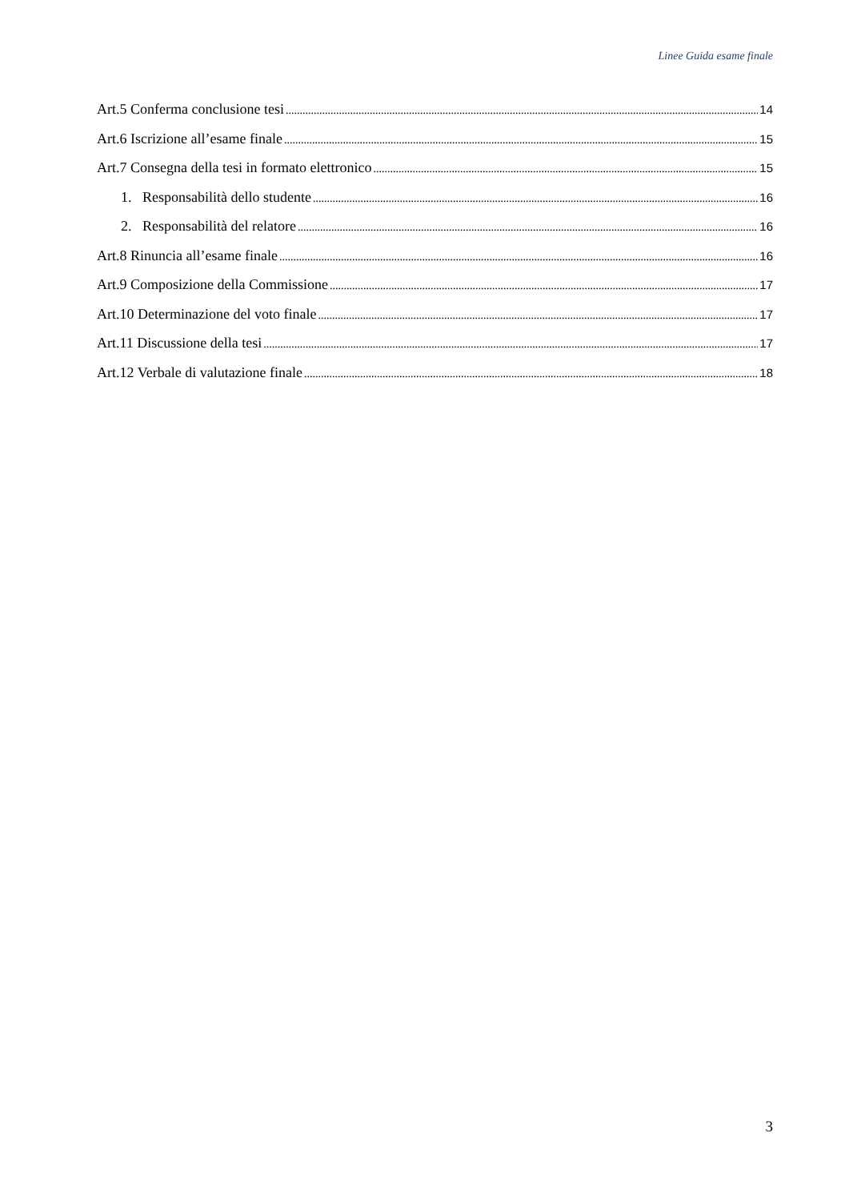Linee Guida esame finale
Art.5 Conferma conclusione tesi 14
Art.6 Iscrizione all’esame finale 15
Art.7 Consegna della tesi in formato elettronico 15
1. Responsabilità dello studente 16
2. Responsabilità del relatore 16
Art.8 Rinuncia all’esame finale 16
Art.9 Composizione della Commissione 17
Art.10 Determinazione del voto finale 17
Art.11 Discussione della tesi 17
Art.12 Verbale di valutazione finale 18
3